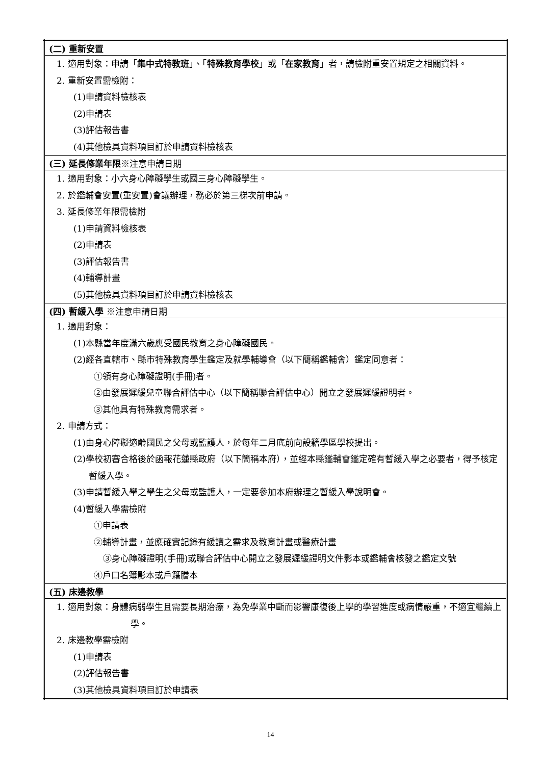| (二) 重新安置 |
| 1. 適用對象：申請「 集中式特教班 」、「 特殊教育學校 」或「 在家教育 」者，請檢附重安置規定之相關資料。 2. 重新安置需檢附： (1)申請資料檢核表 (2)申請表 (3)評估報告書 (4)其他檢具資料項目訂於申請資料檢核表 |
| (三) 延長修業年限 ※注意申請日期 |
| 1. 適用對象：小六身心障礙學生或國三身心障礙學生。 2. 於鑑輔會安置(重安置)會議辦理，務必於第三梯次前申請。 3. 延長修業年限需檢附 (1)申請資料檢核表 (2)申請表 (3)評估報告書 (4)輔導計畫 (5)其他檢具資料項目訂於申請資料檢核表 |
| (四) 暫緩入學 ※注意申請日期 |
| 1. 適用對象： (1)本縣當年度滿六歲應受國民教育之身心障礙國民。 (2)經各直轄市、縣市特殊教育學生鑑定及就學輔導會（以下簡稱鑑輔會）鑑定同意者： ①領有身心障礙證明(手冊)者。 ②由發展遲緩兒童聯合評估中心（以下簡稱聯合評估中心）開立之發展遲緩證明者。 ③其他具有特殊教育需求者。 2. 申請方式： (1)由身心障礙適齡國民之父母或監護人，於每年二月底前向設籍學區學校提出。 (2)學校初審合格後於函報花蓮縣政府（以下簡稱本府），並經本縣鑑輔會鑑定確有暫緩入學之必要者，得予核定暫緩入學。 (3)申請暫緩入學之學生之父母或監護人，一定要參加本府辦理之暫緩入學說明會。 (4)暫緩入學需檢附 ①申請表 ②輔導計畫，並應確實記錄有緩讀之需求及教育計畫或醫療計畫 ③身心障礙證明(手冊)或聯合評估中心開立之發展遲緩證明文件影本或鑑輔會核發之鑑定文號 ④戶口名簿影本或戶籍謄本 |
| (五) 床邊教學 |
| 1. 適用對象：身體病弱學生且需要長期治療，為免學業中斷而影響康復後上學的學習進度或病情嚴重，不適宜繼續上學。 2. 床邊教學需檢附 (1)申請表 (2)評估報告書 (3)其他檢具資料項目訂於申請表 |
14